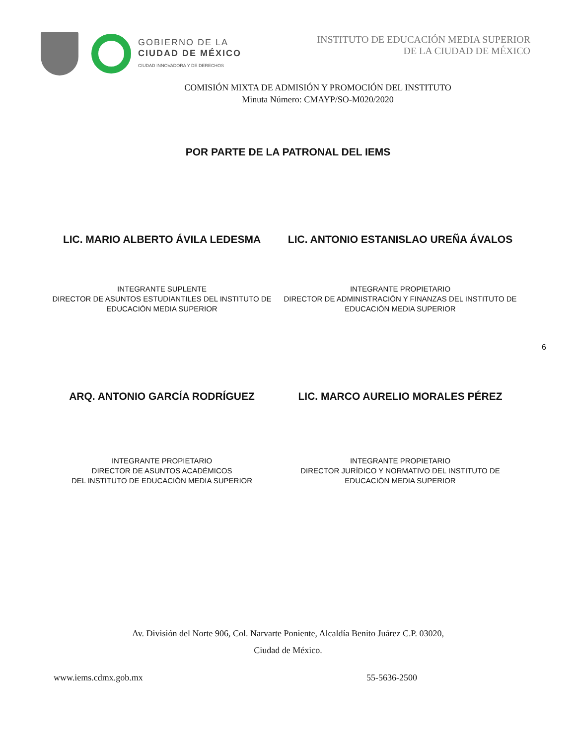GOBIERNO DE LA
CIUDAD DE MÉXICO
CIUDAD INNOVADORA Y DE DERECHOS
INSTITUTO DE EDUCACIÓN MEDIA SUPERIOR
DE LA CIUDAD DE MÉXICO
COMISIÓN MIXTA DE ADMISIÓN Y PROMOCIÓN DEL INSTITUTO
Minuta Número: CMAYP/SO-M020/2020
POR PARTE DE LA PATRONAL DEL IEMS
LIC. MARIO ALBERTO ÁVILA LEDESMA LIC. ANTONIO ESTANISLAO UREÑA ÁVALOS
INTEGRANTE SUPLENTE
DIRECTOR DE ASUNTOS ESTUDIANTILES DEL INSTITUTO DE EDUCACIÓN MEDIA SUPERIOR
INTEGRANTE PROPIETARIO
DIRECTOR DE ADMINISTRACIÓN Y FINANZAS DEL INSTITUTO DE EDUCACIÓN MEDIA SUPERIOR
6
ARQ. ANTONIO GARCÍA RODRÍGUEZ LIC. MARCO AURELIO MORALES PÉREZ
INTEGRANTE PROPIETARIO
DIRECTOR DE ASUNTOS ACADÉMICOS
DEL INSTITUTO DE EDUCACIÓN MEDIA SUPERIOR
INTEGRANTE PROPIETARIO
DIRECTOR JURÍDICO Y NORMATIVO DEL INSTITUTO DE
EDUCACIÓN MEDIA SUPERIOR
Av. División del Norte 906, Col. Narvarte Poniente, Alcaldía Benito Juárez C.P. 03020,
Ciudad de México.
www.iems.cdmx.gob.mx 55-5636-2500